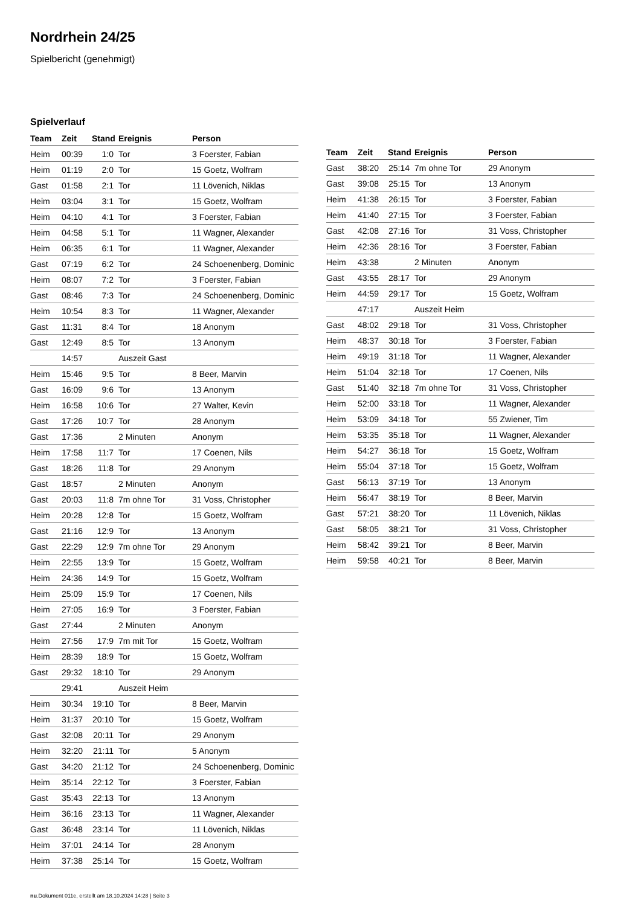Nordrhein 24/25
Spielbericht (genehmigt)
Spielverlauf
| Team | Zeit | Stand | Ereignis | Person |
| --- | --- | --- | --- | --- |
| Heim | 00:39 | 1:0 | Tor | 3 Foerster, Fabian |
| Heim | 01:19 | 2:0 | Tor | 15 Goetz, Wolfram |
| Gast | 01:58 | 2:1 | Tor | 11 Lövenich, Niklas |
| Heim | 03:04 | 3:1 | Tor | 15 Goetz, Wolfram |
| Heim | 04:10 | 4:1 | Tor | 3 Foerster, Fabian |
| Heim | 04:58 | 5:1 | Tor | 11 Wagner, Alexander |
| Heim | 06:35 | 6:1 | Tor | 11 Wagner, Alexander |
| Gast | 07:19 | 6:2 | Tor | 24 Schoenenberg, Dominic |
| Heim | 08:07 | 7:2 | Tor | 3 Foerster, Fabian |
| Gast | 08:46 | 7:3 | Tor | 24 Schoenenberg, Dominic |
| Heim | 10:54 | 8:3 | Tor | 11 Wagner, Alexander |
| Gast | 11:31 | 8:4 | Tor | 18 Anonym |
| Gast | 12:49 | 8:5 | Tor | 13 Anonym |
| | 14:57 | | Auszeit Gast | |
| Heim | 15:46 | 9:5 | Tor | 8 Beer, Marvin |
| Gast | 16:09 | 9:6 | Tor | 13 Anonym |
| Heim | 16:58 | 10:6 | Tor | 27 Walter, Kevin |
| Gast | 17:26 | 10:7 | Tor | 28 Anonym |
| Gast | 17:36 | | 2 Minuten | Anonym |
| Heim | 17:58 | 11:7 | Tor | 17 Coenen, Nils |
| Gast | 18:26 | 11:8 | Tor | 29 Anonym |
| Gast | 18:57 | | 2 Minuten | Anonym |
| Gast | 20:03 | 11:8 | 7m ohne Tor | 31 Voss, Christopher |
| Heim | 20:28 | 12:8 | Tor | 15 Goetz, Wolfram |
| Gast | 21:16 | 12:9 | Tor | 13 Anonym |
| Gast | 22:29 | 12:9 | 7m ohne Tor | 29 Anonym |
| Heim | 22:55 | 13:9 | Tor | 15 Goetz, Wolfram |
| Heim | 24:36 | 14:9 | Tor | 15 Goetz, Wolfram |
| Heim | 25:09 | 15:9 | Tor | 17 Coenen, Nils |
| Heim | 27:05 | 16:9 | Tor | 3 Foerster, Fabian |
| Gast | 27:44 | | 2 Minuten | Anonym |
| Heim | 27:56 | 17:9 | 7m mit Tor | 15 Goetz, Wolfram |
| Heim | 28:39 | 18:9 | Tor | 15 Goetz, Wolfram |
| Gast | 29:32 | 18:10 | Tor | 29 Anonym |
| | 29:41 | | Auszeit Heim | |
| Heim | 30:34 | 19:10 | Tor | 8 Beer, Marvin |
| Heim | 31:37 | 20:10 | Tor | 15 Goetz, Wolfram |
| Gast | 32:08 | 20:11 | Tor | 29 Anonym |
| Heim | 32:20 | 21:11 | Tor | 5 Anonym |
| Gast | 34:20 | 21:12 | Tor | 24 Schoenenberg, Dominic |
| Heim | 35:14 | 22:12 | Tor | 3 Foerster, Fabian |
| Gast | 35:43 | 22:13 | Tor | 13 Anonym |
| Heim | 36:16 | 23:13 | Tor | 11 Wagner, Alexander |
| Gast | 36:48 | 23:14 | Tor | 11 Lövenich, Niklas |
| Heim | 37:01 | 24:14 | Tor | 28 Anonym |
| Heim | 37:38 | 25:14 | Tor | 15 Goetz, Wolfram |
| Team | Zeit | Stand | Ereignis | Person |
| --- | --- | --- | --- | --- |
| Gast | 38:20 | 25:14 | 7m ohne Tor | 29 Anonym |
| Gast | 39:08 | 25:15 | Tor | 13 Anonym |
| Heim | 41:38 | 26:15 | Tor | 3 Foerster, Fabian |
| Heim | 41:40 | 27:15 | Tor | 3 Foerster, Fabian |
| Gast | 42:08 | 27:16 | Tor | 31 Voss, Christopher |
| Heim | 42:36 | 28:16 | Tor | 3 Foerster, Fabian |
| Heim | 43:38 | | 2 Minuten | Anonym |
| Gast | 43:55 | 28:17 | Tor | 29 Anonym |
| Heim | 44:59 | 29:17 | Tor | 15 Goetz, Wolfram |
| | 47:17 | | Auszeit Heim | |
| Gast | 48:02 | 29:18 | Tor | 31 Voss, Christopher |
| Heim | 48:37 | 30:18 | Tor | 3 Foerster, Fabian |
| Heim | 49:19 | 31:18 | Tor | 11 Wagner, Alexander |
| Heim | 51:04 | 32:18 | Tor | 17 Coenen, Nils |
| Gast | 51:40 | 32:18 | 7m ohne Tor | 31 Voss, Christopher |
| Heim | 52:00 | 33:18 | Tor | 11 Wagner, Alexander |
| Heim | 53:09 | 34:18 | Tor | 55 Zwiener, Tim |
| Heim | 53:35 | 35:18 | Tor | 11 Wagner, Alexander |
| Heim | 54:27 | 36:18 | Tor | 15 Goetz, Wolfram |
| Heim | 55:04 | 37:18 | Tor | 15 Goetz, Wolfram |
| Gast | 56:13 | 37:19 | Tor | 13 Anonym |
| Heim | 56:47 | 38:19 | Tor | 8 Beer, Marvin |
| Gast | 57:21 | 38:20 | Tor | 11 Lövenich, Niklas |
| Gast | 58:05 | 38:21 | Tor | 31 Voss, Christopher |
| Heim | 58:42 | 39:21 | Tor | 8 Beer, Marvin |
| Heim | 59:58 | 40:21 | Tor | 8 Beer, Marvin |
nu.Dokument 011e, erstellt am 18.10.2024 14:28 | Seite 3